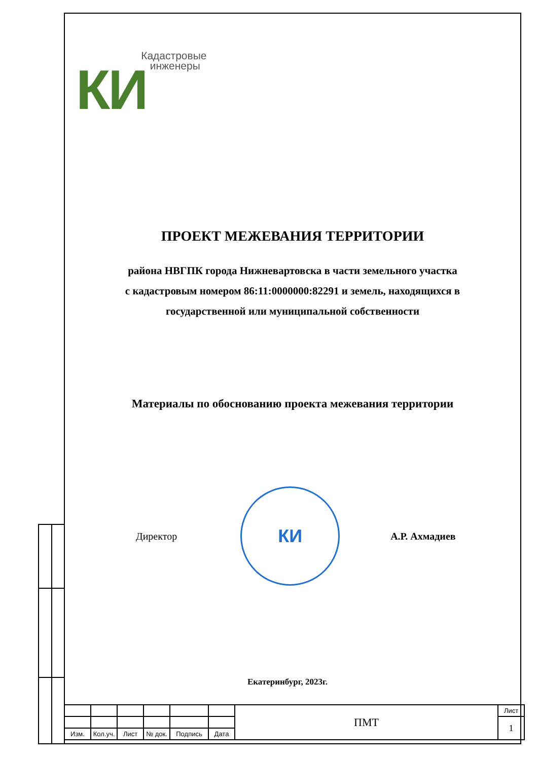КИ
Кадастровые
инженеры
ПРОЕКТ МЕЖЕВАНИЯ ТЕРРИТОРИИ
района НВГПК города Нижневартовска в части земельного участка
с кадастровым номером 86:11:0000000:82291 и земель, находящихся в
государственной или муниципальной собственности
Материалы по обоснованию проекта межевания территории
Директор
КИ
А.Р. Ахмадиев
Екатеринбург, 2023г.
| | | | | | | ПМТ | Лист |
| | | | | | | | 1 |
| Изм. | Кол.уч. | Лист | № док. | Подпись | Дата | | |